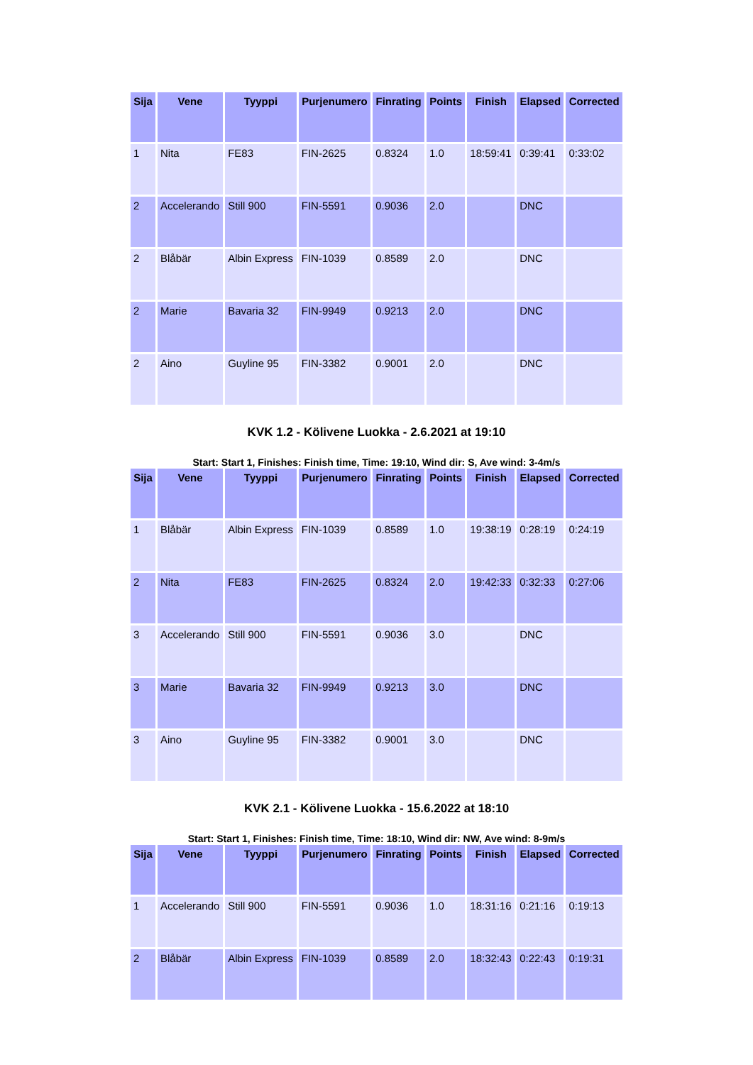| Sija | Vene | Tyyppi | Purjenumero | Finrating | Points | Finish | Elapsed | Corrected |
| --- | --- | --- | --- | --- | --- | --- | --- | --- |
| 1 | Nita | FE83 | FIN-2625 | 0.8324 | 1.0 | 18:59:41 | 0:39:41 | 0:33:02 |
| 2 | Accelerando | Still 900 | FIN-5591 | 0.9036 | 2.0 | | DNC | |
| 2 | Blåbär | Albin Express | FIN-1039 | 0.8589 | 2.0 | | DNC | |
| 2 | Marie | Bavaria 32 | FIN-9949 | 0.9213 | 2.0 | | DNC | |
| 2 | Aino | Guyline 95 | FIN-3382 | 0.9001 | 2.0 | | DNC | |
KVK 1.2 - Kölivene Luokka - 2.6.2021 at 19:10
Start: Start 1, Finishes: Finish time, Time: 19:10, Wind dir: S, Ave wind: 3-4m/s
| Sija | Vene | Tyyppi | Purjenumero | Finrating | Points | Finish | Elapsed | Corrected |
| --- | --- | --- | --- | --- | --- | --- | --- | --- |
| 1 | Blåbär | Albin Express | FIN-1039 | 0.8589 | 1.0 | 19:38:19 | 0:28:19 | 0:24:19 |
| 2 | Nita | FE83 | FIN-2625 | 0.8324 | 2.0 | 19:42:33 | 0:32:33 | 0:27:06 |
| 3 | Accelerando | Still 900 | FIN-5591 | 0.9036 | 3.0 | | DNC | |
| 3 | Marie | Bavaria 32 | FIN-9949 | 0.9213 | 3.0 | | DNC | |
| 3 | Aino | Guyline 95 | FIN-3382 | 0.9001 | 3.0 | | DNC | |
KVK 2.1 - Kölivene Luokka - 15.6.2022 at 18:10
Start: Start 1, Finishes: Finish time, Time: 18:10, Wind dir: NW, Ave wind: 8-9m/s
| Sija | Vene | Tyyppi | Purjenumero | Finrating | Points | Finish | Elapsed | Corrected |
| --- | --- | --- | --- | --- | --- | --- | --- | --- |
| 1 | Accelerando | Still 900 | FIN-5591 | 0.9036 | 1.0 | 18:31:16 | 0:21:16 | 0:19:13 |
| 2 | Blåbär | Albin Express | FIN-1039 | 0.8589 | 2.0 | 18:32:43 | 0:22:43 | 0:19:31 |